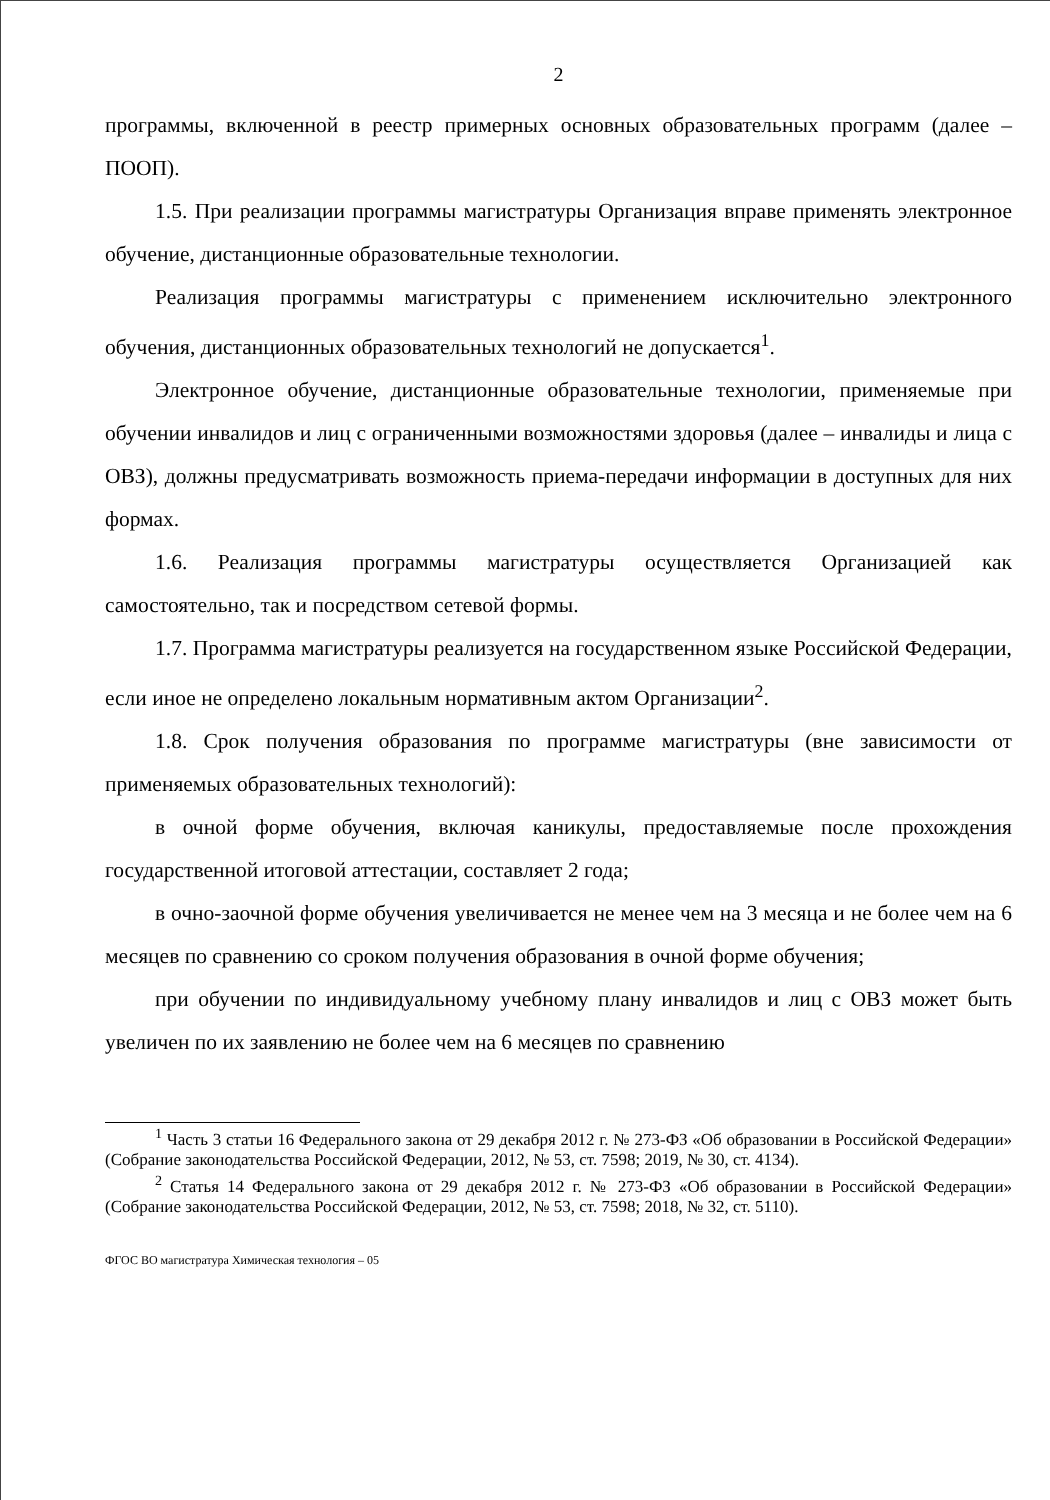2
программы, включенной в реестр примерных основных образовательных программ (далее – ПООП).
1.5. При реализации программы магистратуры Организация вправе применять электронное обучение, дистанционные образовательные технологии.
Реализация программы магистратуры с применением исключительно электронного обучения, дистанционных образовательных технологий не допускается<sup>1</sup>.
Электронное обучение, дистанционные образовательные технологии, применяемые при обучении инвалидов и лиц с ограниченными возможностями здоровья (далее – инвалиды и лица с ОВЗ), должны предусматривать возможность приема-передачи информации в доступных для них формах.
1.6. Реализация программы магистратуры осуществляется Организацией как самостоятельно, так и посредством сетевой формы.
1.7. Программа магистратуры реализуется на государственном языке Российской Федерации, если иное не определено локальным нормативным актом Организации<sup>2</sup>.
1.8. Срок получения образования по программе магистратуры (вне зависимости от применяемых образовательных технологий):
в очной форме обучения, включая каникулы, предоставляемые после прохождения государственной итоговой аттестации, составляет 2 года;
в очно-заочной форме обучения увеличивается не менее чем на 3 месяца и не более чем на 6 месяцев по сравнению со сроком получения образования в очной форме обучения;
при обучении по индивидуальному учебному плану инвалидов и лиц с ОВЗ может быть увеличен по их заявлению не более чем на 6 месяцев по сравнению
<sup>1</sup> Часть 3 статьи 16 Федерального закона от 29 декабря 2012 г. № 273-ФЗ «Об образовании в Российской Федерации» (Собрание законодательства Российской Федерации, 2012, № 53, ст. 7598; 2019, № 30, ст. 4134).
<sup>2</sup> Статья 14 Федерального закона от 29 декабря 2012 г. № 273-ФЗ «Об образовании в Российской Федерации» (Собрание законодательства Российской Федерации, 2012, № 53, ст. 7598; 2018, № 32, ст. 5110).
ФГОС ВО магистратура Химическая технология – 05